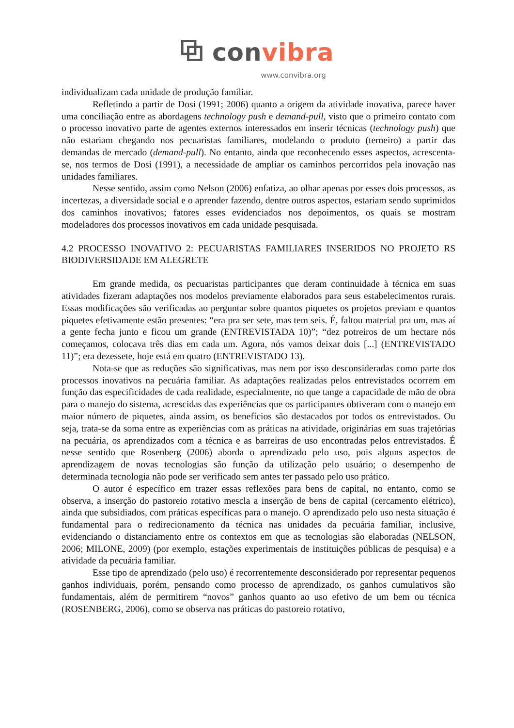⧉ convibra
www.convibra.org
individualizam cada unidade de produção familiar.
Refletindo a partir de Dosi (1991; 2006) quanto a origem da atividade inovativa, parece haver uma conciliação entre as abordagens technology push e demand-pull, visto que o primeiro contato com o processo inovativo parte de agentes externos interessados em inserir técnicas (technology push) que não estariam chegando nos pecuaristas familiares, modelando o produto (terneiro) a partir das demandas de mercado (demand-pull). No entanto, ainda que reconhecendo esses aspectos, acrescenta-se, nos termos de Dosi (1991), a necessidade de ampliar os caminhos percorridos pela inovação nas unidades familiares.
Nesse sentido, assim como Nelson (2006) enfatiza, ao olhar apenas por esses dois processos, as incertezas, a diversidade social e o aprender fazendo, dentre outros aspectos, estariam sendo suprimidos dos caminhos inovativos; fatores esses evidenciados nos depoimentos, os quais se mostram modeladores dos processos inovativos em cada unidade pesquisada.
4.2 PROCESSO INOVATIVO 2: PECUARISTAS FAMILIARES INSERIDOS NO PROJETO RS BIODIVERSIDADE EM ALEGRETE
Em grande medida, os pecuaristas participantes que deram continuidade à técnica em suas atividades fizeram adaptações nos modelos previamente elaborados para seus estabelecimentos rurais. Essas modificações são verificadas ao perguntar sobre quantos piquetes os projetos previam e quantos piquetes efetivamente estão presentes: “era pra ser sete, mas tem seis. É, faltou material pra um, mas aí a gente fecha junto e ficou um grande (ENTREVISTADA 10)”; “dez potreiros de um hectare nós começamos, colocava três dias em cada um. Agora, nós vamos deixar dois [...] (ENTREVISTADO 11)”; era dezessete, hoje está em quatro (ENTREVISTADO 13).
Nota-se que as reduções são significativas, mas nem por isso desconsideradas como parte dos processos inovativos na pecuária familiar. As adaptações realizadas pelos entrevistados ocorrem em função das especificidades de cada realidade, especialmente, no que tange a capacidade de mão de obra para o manejo do sistema, acrescidas das experiências que os participantes obtiveram com o manejo em maior número de piquetes, ainda assim, os benefícios são destacados por todos os entrevistados. Ou seja, trata-se da soma entre as experiências com as práticas na atividade, originárias em suas trajetórias na pecuária, os aprendizados com a técnica e as barreiras de uso encontradas pelos entrevistados. É nesse sentido que Rosenberg (2006) aborda o aprendizado pelo uso, pois alguns aspectos de aprendizagem de novas tecnologias são função da utilização pelo usuário; o desempenho de determinada tecnologia não pode ser verificado sem antes ter passado pelo uso prático.
O autor é específico em trazer essas reflexões para bens de capital, no entanto, como se observa, a inserção do pastoreio rotativo mescla a inserção de bens de capital (cercamento elétrico), ainda que subsidiados, com práticas específicas para o manejo. O aprendizado pelo uso nesta situação é fundamental para o redirecionamento da técnica nas unidades da pecuária familiar, inclusive, evidenciando o distanciamento entre os contextos em que as tecnologias são elaboradas (NELSON, 2006; MILONE, 2009) (por exemplo, estações experimentais de instituições públicas de pesquisa) e a atividade da pecuária familiar.
Esse tipo de aprendizado (pelo uso) é recorrentemente desconsiderado por representar pequenos ganhos individuais, porém, pensando como processo de aprendizado, os ganhos cumulativos são fundamentais, além de permitirem “novos” ganhos quanto ao uso efetivo de um bem ou técnica (ROSENBERG, 2006), como se observa nas práticas do pastoreio rotativo,